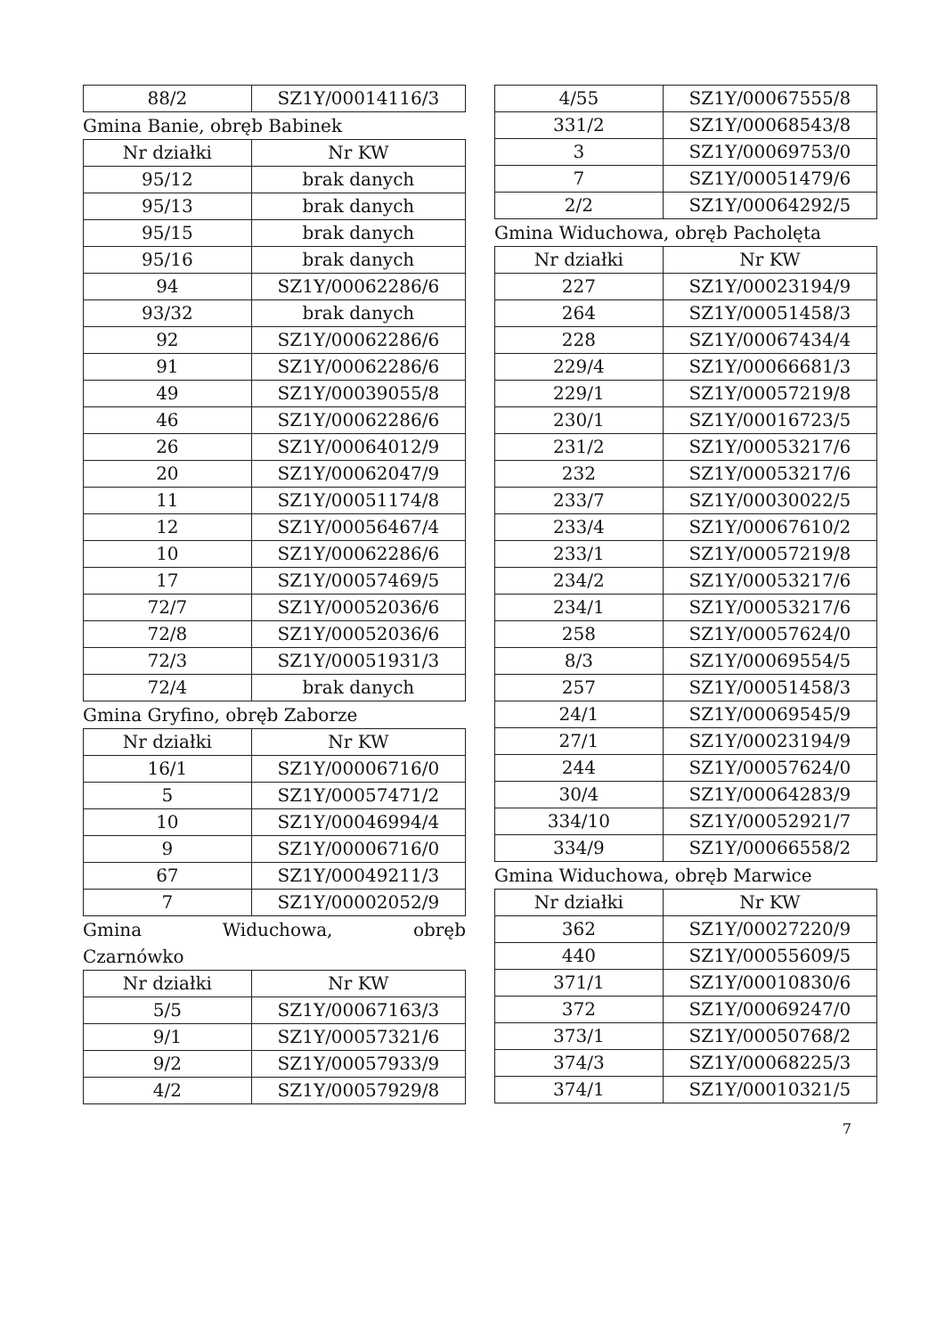| 88/2 | SZ1Y/00014116/3 |
Gmina Banie, obręb Babinek
| Nr działki | Nr KW |
| --- | --- |
| 95/12 | brak danych |
| 95/13 | brak danych |
| 95/15 | brak danych |
| 95/16 | brak danych |
| 94 | SZ1Y/00062286/6 |
| 93/32 | brak danych |
| 92 | SZ1Y/00062286/6 |
| 91 | SZ1Y/00062286/6 |
| 49 | SZ1Y/00039055/8 |
| 46 | SZ1Y/00062286/6 |
| 26 | SZ1Y/00064012/9 |
| 20 | SZ1Y/00062047/9 |
| 11 | SZ1Y/00051174/8 |
| 12 | SZ1Y/00056467/4 |
| 10 | SZ1Y/00062286/6 |
| 17 | SZ1Y/00057469/5 |
| 72/7 | SZ1Y/00052036/6 |
| 72/8 | SZ1Y/00052036/6 |
| 72/3 | SZ1Y/00051931/3 |
| 72/4 | brak danych |
Gmina Gryfino, obręb Zaborze
| Nr działki | Nr KW |
| --- | --- |
| 16/1 | SZ1Y/00006716/0 |
| 5 | SZ1Y/00057471/2 |
| 10 | SZ1Y/00046994/4 |
| 9 | SZ1Y/00006716/0 |
| 67 | SZ1Y/00049211/3 |
| 7 | SZ1Y/00002052/9 |
Gmina Widuchowa, obręb Czarnówko
| Nr działki | Nr KW |
| --- | --- |
| 5/5 | SZ1Y/00067163/3 |
| 9/1 | SZ1Y/00057321/6 |
| 9/2 | SZ1Y/00057933/9 |
| 4/2 | SZ1Y/00057929/8 |
| 4/55 | SZ1Y/00067555/8 |
| 331/2 | SZ1Y/00068543/8 |
| 3 | SZ1Y/00069753/0 |
| 7 | SZ1Y/00051479/6 |
| 2/2 | SZ1Y/00064292/5 |
Gmina Widuchowa, obręb Pacholęta
| Nr działki | Nr KW |
| --- | --- |
| 227 | SZ1Y/00023194/9 |
| 264 | SZ1Y/00051458/3 |
| 228 | SZ1Y/00067434/4 |
| 229/4 | SZ1Y/00066681/3 |
| 229/1 | SZ1Y/00057219/8 |
| 230/1 | SZ1Y/00016723/5 |
| 231/2 | SZ1Y/00053217/6 |
| 232 | SZ1Y/00053217/6 |
| 233/7 | SZ1Y/00030022/5 |
| 233/4 | SZ1Y/00067610/2 |
| 233/1 | SZ1Y/00057219/8 |
| 234/2 | SZ1Y/00053217/6 |
| 234/1 | SZ1Y/00053217/6 |
| 258 | SZ1Y/00057624/0 |
| 8/3 | SZ1Y/00069554/5 |
| 257 | SZ1Y/00051458/3 |
| 24/1 | SZ1Y/00069545/9 |
| 27/1 | SZ1Y/00023194/9 |
| 244 | SZ1Y/00057624/0 |
| 30/4 | SZ1Y/00064283/9 |
| 334/10 | SZ1Y/00052921/7 |
| 334/9 | SZ1Y/00066558/2 |
Gmina Widuchowa, obręb Marwice
| Nr działki | Nr KW |
| --- | --- |
| 362 | SZ1Y/00027220/9 |
| 440 | SZ1Y/00055609/5 |
| 371/1 | SZ1Y/00010830/6 |
| 372 | SZ1Y/00069247/0 |
| 373/1 | SZ1Y/00050768/2 |
| 374/3 | SZ1Y/00068225/3 |
| 374/1 | SZ1Y/00010321/5 |
7